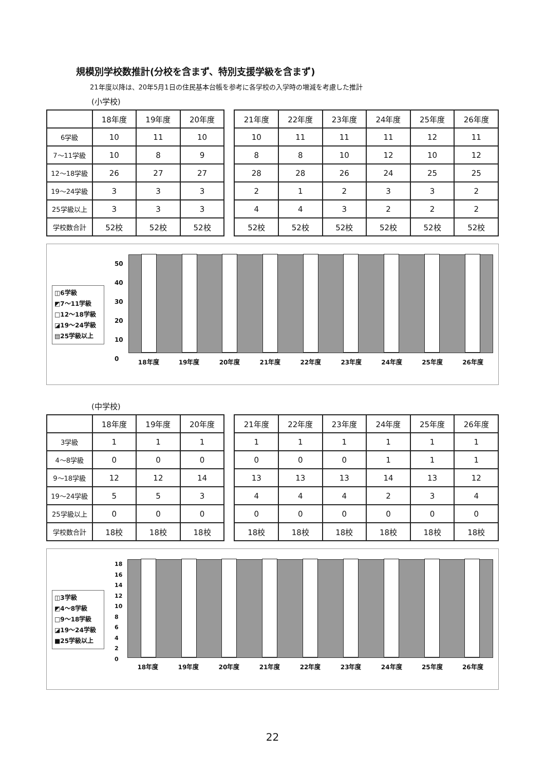規模別学校数推計(分校を含まず、特別支援学級を含まず)
21年度以降は、20年5月1日の住民基本台帳を参考に各学校の入学時の増減を考慮した推計
(小学校)
| | 18年度 | 19年度 | 20年度 |
| --- | --- | --- | --- |
| 6学級 | 10 | 11 | 10 |
| 7～11学級 | 10 | 8 | 9 |
| 12～18学級 | 26 | 27 | 27 |
| 19～24学級 | 3 | 3 | 3 |
| 25学級以上 | 3 | 3 | 3 |
| 学校数合計 | 52校 | 52校 | 52校 |
| 21年度 | 22年度 | 23年度 | 24年度 | 25年度 | 26年度 |
| --- | --- | --- | --- | --- | --- |
| 10 | 11 | 11 | 11 | 12 | 11 |
| 8 | 8 | 10 | 12 | 10 | 12 |
| 28 | 28 | 26 | 24 | 25 | 25 |
| 2 | 1 | 2 | 3 | 3 | 2 |
| 4 | 4 | 3 | 2 | 2 | 2 |
| 52校 | 52校 | 52校 | 52校 | 52校 | 52校 |
◫6学級
◩7～11学級
□12～18学級
◪19～24学級
▤25学級以上
50
40
30
20
10
0
18年度 19年度 20年度 21年度 22年度 23年度 24年度 25年度 26年度
(中学校)
| | 18年度 | 19年度 | 20年度 |
| --- | --- | --- | --- |
| 3学級 | 1 | 1 | 1 |
| 4～8学級 | 0 | 0 | 0 |
| 9～18学級 | 12 | 12 | 14 |
| 19～24学級 | 5 | 5 | 3 |
| 25学級以上 | 0 | 0 | 0 |
| 学校数合計 | 18校 | 18校 | 18校 |
| 21年度 | 22年度 | 23年度 | 24年度 | 25年度 | 26年度 |
| --- | --- | --- | --- | --- | --- |
| 1 | 1 | 1 | 1 | 1 | 1 |
| 0 | 0 | 0 | 1 | 1 | 1 |
| 13 | 13 | 13 | 14 | 13 | 12 |
| 4 | 4 | 4 | 2 | 3 | 4 |
| 0 | 0 | 0 | 0 | 0 | 0 |
| 18校 | 18校 | 18校 | 18校 | 18校 | 18校 |
◫3学級
◩4～8学級
□9～18学級
◪19～24学級
■25学級以上
18
16
14
12
10
8
6
4
2
0
18年度 19年度 20年度 21年度 22年度 23年度 24年度 25年度 26年度
22